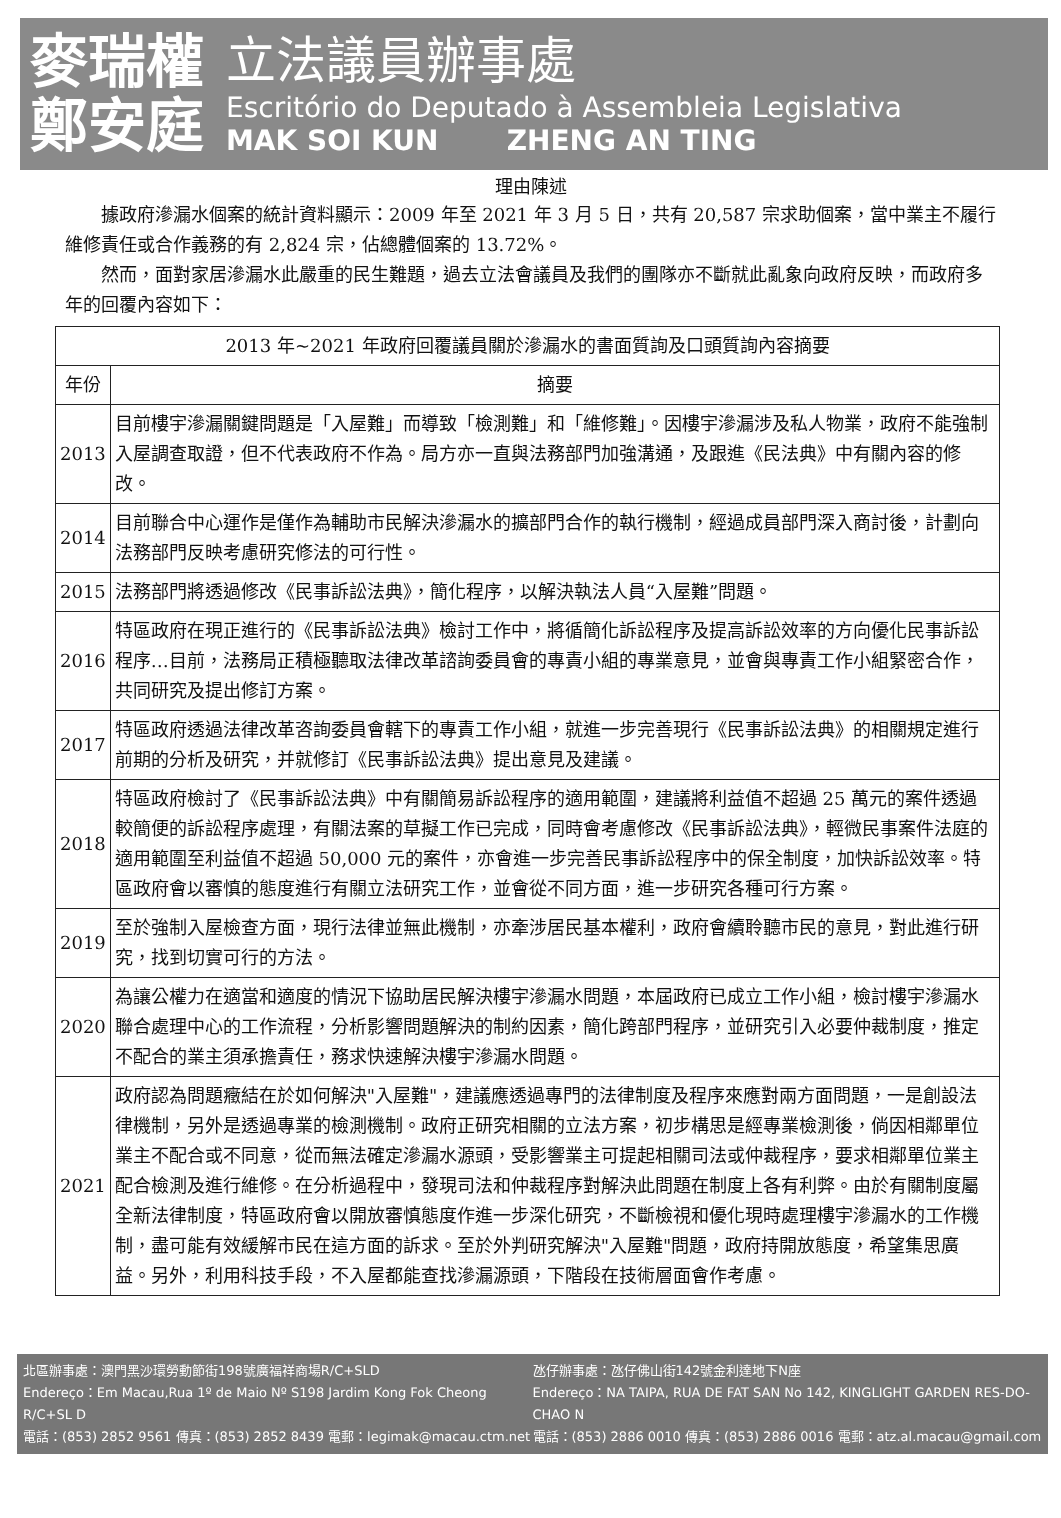麥瑞權
鄭安庭
立法議員辦事處
Escritório do Deputado à Assembleia Legislativa
MAK SOI KUN ZHENG AN TING
理由陳述
據政府滲漏水個案的統計資料顯示：2009 年至 2021 年 3 月 5 日，共有 20,587 宗求助個案，當中業主不履行維修責任或合作義務的有 2,824 宗，佔總體個案的 13.72%。
然而，面對家居滲漏水此嚴重的民生難題，過去立法會議員及我們的團隊亦不斷就此亂象向政府反映，而政府多年的回覆內容如下：
| 2013 年~2021 年政府回覆議員關於滲漏水的書面質詢及口頭質詢內容摘要 | |
| --- | --- |
| 年份 | 摘要 |
| 2013 | 目前樓宇滲漏關鍵問題是「入屋難」而導致「檢測難」和「維修難」。因樓宇滲漏涉及私人物業，政府不能強制入屋調查取證，但不代表政府不作為。局方亦一直與法務部門加強溝通，及跟進《民法典》中有關內容的修改。 |
| 2014 | 目前聯合中心運作是僅作為輔助市民解決滲漏水的擴部門合作的執行機制，經過成員部門深入商討後，計劃向法務部門反映考慮研究修法的可行性。 |
| 2015 | 法務部門將透過修改《民事訴訟法典》，簡化程序，以解決執法人員“入屋難”問題。 |
| 2016 | 特區政府在現正進行的《民事訴訟法典》檢討工作中，將循簡化訴訟程序及提高訴訟效率的方向優化民事訴訟程序…目前，法務局正積極聽取法律改革諮詢委員會的專責小組的專業意見，並會與專責工作小組緊密合作，共同研究及提出修訂方案。 |
| 2017 | 特區政府透過法律改革咨詢委員會轄下的專責工作小組，就進一步完善現行《民事訴訟法典》的相關規定進行前期的分析及研究，并就修訂《民事訴訟法典》提出意見及建議。 |
| 2018 | 特區政府檢討了《民事訴訟法典》中有關簡易訴訟程序的適用範圍，建議將利益值不超過 25 萬元的案件透過較簡便的訴訟程序處理，有關法案的草擬工作已完成，同時會考慮修改《民事訴訟法典》，輕微民事案件法庭的適用範圍至利益值不超過 50,000 元的案件，亦會進一步完善民事訴訟程序中的保全制度，加快訴訟效率。特區政府會以審慎的態度進行有關立法研究工作，並會從不同方面，進一步研究各種可行方案。 |
| 2019 | 至於強制入屋檢查方面，現行法律並無此機制，亦牽涉居民基本權利，政府會續聆聽市民的意見，對此進行研究，找到切實可行的方法。 |
| 2020 | 為讓公權力在適當和適度的情況下協助居民解決樓宇滲漏水問題，本屆政府已成立工作小組，檢討樓宇滲漏水聯合處理中心的工作流程，分析影響問題解決的制約因素，簡化跨部門程序，並研究引入必要仲裁制度，推定不配合的業主須承擔責任，務求快速解決樓宇滲漏水問題。 |
| 2021 | 政府認為問題癥結在於如何解決"入屋難"，建議應透過專門的法律制度及程序來應對兩方面問題，一是創設法律機制，另外是透過專業的檢測機制。政府正研究相關的立法方案，初步構思是經專業檢測後，倘因相鄰單位業主不配合或不同意，從而無法確定滲漏水源頭，受影響業主可提起相關司法或仲裁程序，要求相鄰單位業主配合檢測及進行維修。在分析過程中，發現司法和仲裁程序對解決此問題在制度上各有利弊。由於有關制度屬全新法律制度，特區政府會以開放審慎態度作進一步深化研究，不斷檢視和優化現時處理樓宇滲漏水的工作機制，盡可能有效緩解市民在這方面的訴求。至於外判研究解決"入屋難"問題，政府持開放態度，希望集思廣益。另外，利用科技手段，不入屋都能查找滲漏源頭，下階段在技術層面會作考慮。 |
北區辦事處：澳門黑沙環勞動節街198號廣福祥商場R/C+SLD
Endereço：Em Macau,Rua 1º de Maio Nº S198 Jardim Kong Fok Cheong R/C+SL D
電話：(853) 2852 9561 傳真：(853) 2852 8439 電郵：legimak@macau.ctm.net
氹仔辦事處：氹仔佛山街142號金利達地下N座
Endereço：NA TAIPA, RUA DE FAT SAN No 142, KINGLIGHT GARDEN RES-DO-CHAO N
電話：(853) 2886 0010 傳真：(853) 2886 0016 電郵：atz.al.macau@gmail.com